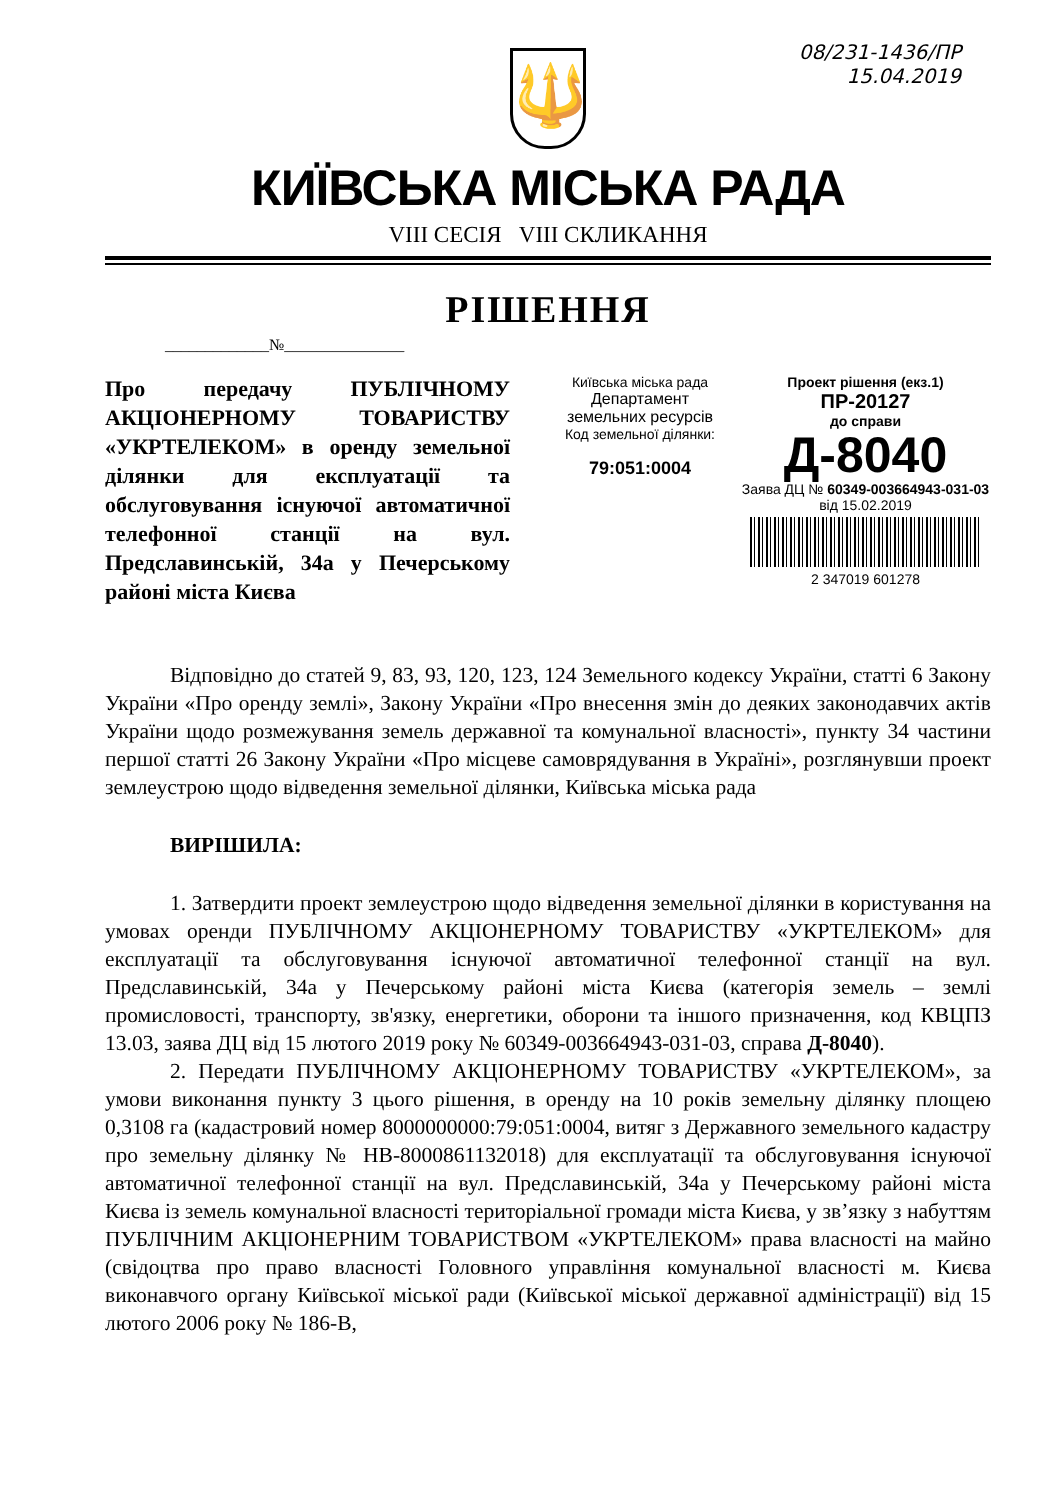08/231-1436/ПР
15.04.2019
🔱
КИЇВСЬКА МІСЬКА РАДА
VIII СЕСІЯ VIII СКЛИКАННЯ
РІШЕННЯ
_____________№_______________
Про передачу ПУБЛІЧНОМУ АКЦІОНЕРНОМУ ТОВАРИСТВУ «УКРТЕЛЕКОМ» в оренду земельної ділянки для експлуатації та обслуговування існуючої автоматичної телефонної станції на вул. Предславинській, 34а у Печерському районі міста Києва
Київська міська рада
Департамент
земельних ресурсів
Код земельної ділянки:
79:051:0004
Проект рішення (екз.1)
ПР-20127
до справи
Д-8040
Заява ДЦ № 60349-003664943-031-03 від 15.02.2019
2 347019 601278
Відповідно до статей 9, 83, 93, 120, 123, 124 Земельного кодексу України, статті 6 Закону України «Про оренду землі», Закону України «Про внесення змін до деяких законодавчих актів України щодо розмежування земель державної та комунальної власності», пункту 34 частини першої статті 26 Закону України «Про місцеве самоврядування в Україні», розглянувши проект землеустрою щодо відведення земельної ділянки, Київська міська рада
ВИРІШИЛА:
1. Затвердити проект землеустрою щодо відведення земельної ділянки в користування на умовах оренди ПУБЛІЧНОМУ АКЦІОНЕРНОМУ ТОВАРИСТВУ «УКРТЕЛЕКОМ» для експлуатації та обслуговування існуючої автоматичної телефонної станції на вул. Предславинській, 34а у Печерському районі міста Києва (категорія земель – землі промисловості, транспорту, зв'язку, енергетики, оборони та іншого призначення, код КВЦПЗ 13.03, заява ДЦ від 15 лютого 2019 року № 60349-003664943-031-03, справа Д-8040).
2. Передати ПУБЛІЧНОМУ АКЦІОНЕРНОМУ ТОВАРИСТВУ «УКРТЕЛЕКОМ», за умови виконання пункту 3 цього рішення, в оренду на 10 років земельну ділянку площею 0,3108 га (кадастровий номер 8000000000:79:051:0004, витяг з Державного земельного кадастру про земельну ділянку № НВ-8000861132018) для експлуатації та обслуговування існуючої автоматичної телефонної станції на вул. Предславинській, 34а у Печерському районі міста Києва із земель комунальної власності територіальної громади міста Києва, у зв’язку з набуттям ПУБЛІЧНИМ АКЦІОНЕРНИМ ТОВАРИСТВОМ «УКРТЕЛЕКОМ» права власності на майно (свідоцтва про право власності Головного управління комунальної власності м. Києва виконавчого органу Київської міської ради (Київської міської державної адміністрації) від 15 лютого 2006 року № 186-В,